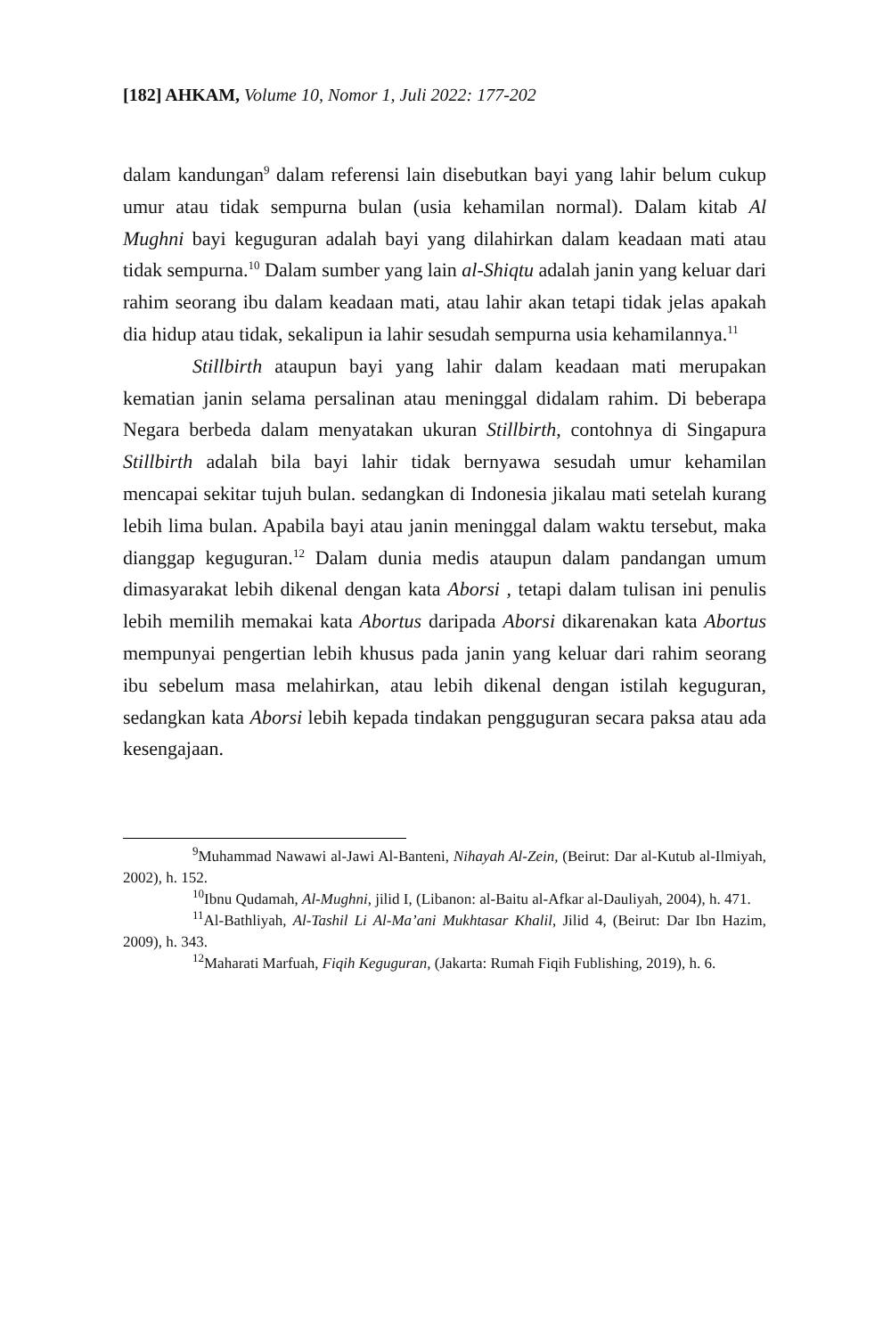[182] AHKAM, Volume 10, Nomor 1, Juli 2022: 177-202
dalam kandungan<sup>9</sup> dalam referensi lain disebutkan bayi yang lahir belum cukup umur atau tidak sempurna bulan (usia kehamilan normal). Dalam kitab Al Mughni bayi keguguran adalah bayi yang dilahirkan dalam keadaan mati atau tidak sempurna.<sup>10</sup> Dalam sumber yang lain al-Shiqtu adalah janin yang keluar dari rahim seorang ibu dalam keadaan mati, atau lahir akan tetapi tidak jelas apakah dia hidup atau tidak, sekalipun ia lahir sesudah sempurna usia kehamilannya.<sup>11</sup>
Stillbirth ataupun bayi yang lahir dalam keadaan mati merupakan kematian janin selama persalinan atau meninggal didalam rahim. Di beberapa Negara berbeda dalam menyatakan ukuran Stillbirth, contohnya di Singapura Stillbirth adalah bila bayi lahir tidak bernyawa sesudah umur kehamilan mencapai sekitar tujuh bulan. sedangkan di Indonesia jikalau mati setelah kurang lebih lima bulan. Apabila bayi atau janin meninggal dalam waktu tersebut, maka dianggap keguguran.<sup>12</sup> Dalam dunia medis ataupun dalam pandangan umum dimasyarakat lebih dikenal dengan kata Aborsi , tetapi dalam tulisan ini penulis lebih memilih memakai kata Abortus daripada Aborsi dikarenakan kata Abortus mempunyai pengertian lebih khusus pada janin yang keluar dari rahim seorang ibu sebelum masa melahirkan, atau lebih dikenal dengan istilah keguguran, sedangkan kata Aborsi lebih kepada tindakan pengguguran secara paksa atau ada kesengajaan.
<sup>9</sup> Muhammad Nawawi al-Jawi Al-Banteni, Nihayah Al-Zein, (Beirut: Dar al-Kutub al-Ilmiyah, 2002), h. 152.
<sup>10</sup> Ibnu Qudamah, Al-Mughni, jilid I, (Libanon: al-Baitu al-Afkar al-Dauliyah, 2004), h. 471.
<sup>11</sup> Al-Bathliyah, Al-Tashil Li Al-Ma’ani Mukhtasar Khalil, Jilid 4, (Beirut: Dar Ibn Hazim, 2009), h. 343.
<sup>12</sup> Maharati Marfuah, Fiqih Keguguran, (Jakarta: Rumah Fiqih Fublishing, 2019), h. 6.